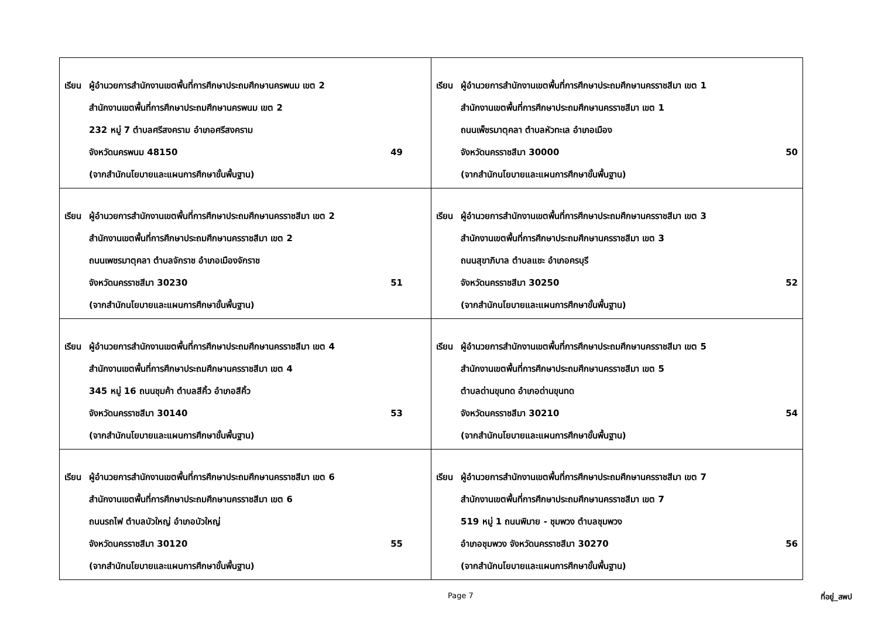| เรียน ผู้อำนวยการสำนักงานเขตพื้นที่การศึกษาประถมศึกษานครพนม เขต 2 สำนักงานเขตพื้นที่การศึกษาประถมศึกษานครพนม เขต 2 232 หมู่ 7 ตำบลศรีสงคราม อำเภอศรีสงคราม จังหวัดนครพนม 48150 49 (จากสำนักนโยบายและแผนการศึกษาขั้นพื้นฐาน) | เรียน ผู้อำนวยการสำนักงานเขตพื้นที่การศึกษาประถมศึกษานครราชสีมา เขต 1 สำนักงานเขตพื้นที่การศึกษาประถมศึกษานครราชสีมา เขต 1 ถนนเพ็ชรมาตุคลา ตำบลหัวทะเล อำเภอเมือง จังหวัดนครราชสีมา 30000 50 (จากสำนักนโยบายและแผนการศึกษาขั้นพื้นฐาน) |
| เรียน ผู้อำนวยการสำนักงานเขตพื้นที่การศึกษาประถมศึกษานครราชสีมา เขต 2 สำนักงานเขตพื้นที่การศึกษาประถมศึกษานครราชสีมา เขต 2 ถนนเพชรมาตุคลา ตำบลจักราช อำเภอเมืองจักราช จังหวัดนครราชสีมา 30230 51 (จากสำนักนโยบายและแผนการศึกษาขั้นพื้นฐาน) | เรียน ผู้อำนวยการสำนักงานเขตพื้นที่การศึกษาประถมศึกษานครราชสีมา เขต 3 สำนักงานเขตพื้นที่การศึกษาประถมศึกษานครราชสีมา เขต 3 ถนนสุขาภิบาล ตำบลแชะ อำเภอครบุรี จังหวัดนครราชสีมา 30250 52 (จากสำนักนโยบายและแผนการศึกษาขั้นพื้นฐาน) |
| เรียน ผู้อำนวยการสำนักงานเขตพื้นที่การศึกษาประถมศึกษานครราชสีมา เขต 4 สำนักงานเขตพื้นที่การศึกษาประถมศึกษานครราชสีมา เขต 4 345 หมู่ 16 ถนนชุมค้า ตำบลสีคิ้ว อำเภอสีคิ้ว จังหวัดนครราชสีมา 30140 53 (จากสำนักนโยบายและแผนการศึกษาขั้นพื้นฐาน) | เรียน ผู้อำนวยการสำนักงานเขตพื้นที่การศึกษาประถมศึกษานครราชสีมา เขต 5 สำนักงานเขตพื้นที่การศึกษาประถมศึกษานครราชสีมา เขต 5 ตำบลด่านขุนทด อำเภอด่านขุนทด จังหวัดนครราชสีมา 30210 54 (จากสำนักนโยบายและแผนการศึกษาขั้นพื้นฐาน) |
| เรียน ผู้อำนวยการสำนักงานเขตพื้นที่การศึกษาประถมศึกษานครราชสีมา เขต 6 สำนักงานเขตพื้นที่การศึกษาประถมศึกษานครราชสีมา เขต 6 ถนนรถไฟ ตำบลบัวใหญ่ อำเภอบัวใหญ่ จังหวัดนครราชสีมา 30120 55 (จากสำนักนโยบายและแผนการศึกษาขั้นพื้นฐาน) | เรียน ผู้อำนวยการสำนักงานเขตพื้นที่การศึกษาประถมศึกษานครราชสีมา เขต 7 สำนักงานเขตพื้นที่การศึกษาประถมศึกษานครราชสีมา เขต 7 519 หมู่ 1 ถนนพิมาย - ชุมพวง ตำบลชุมพวง อำเภอชุมพวง จังหวัดนครราชสีมา 30270 56 (จากสำนักนโยบายและแผนการศึกษาขั้นพื้นฐาน) |
Page 7 ที่อยู่_สพป